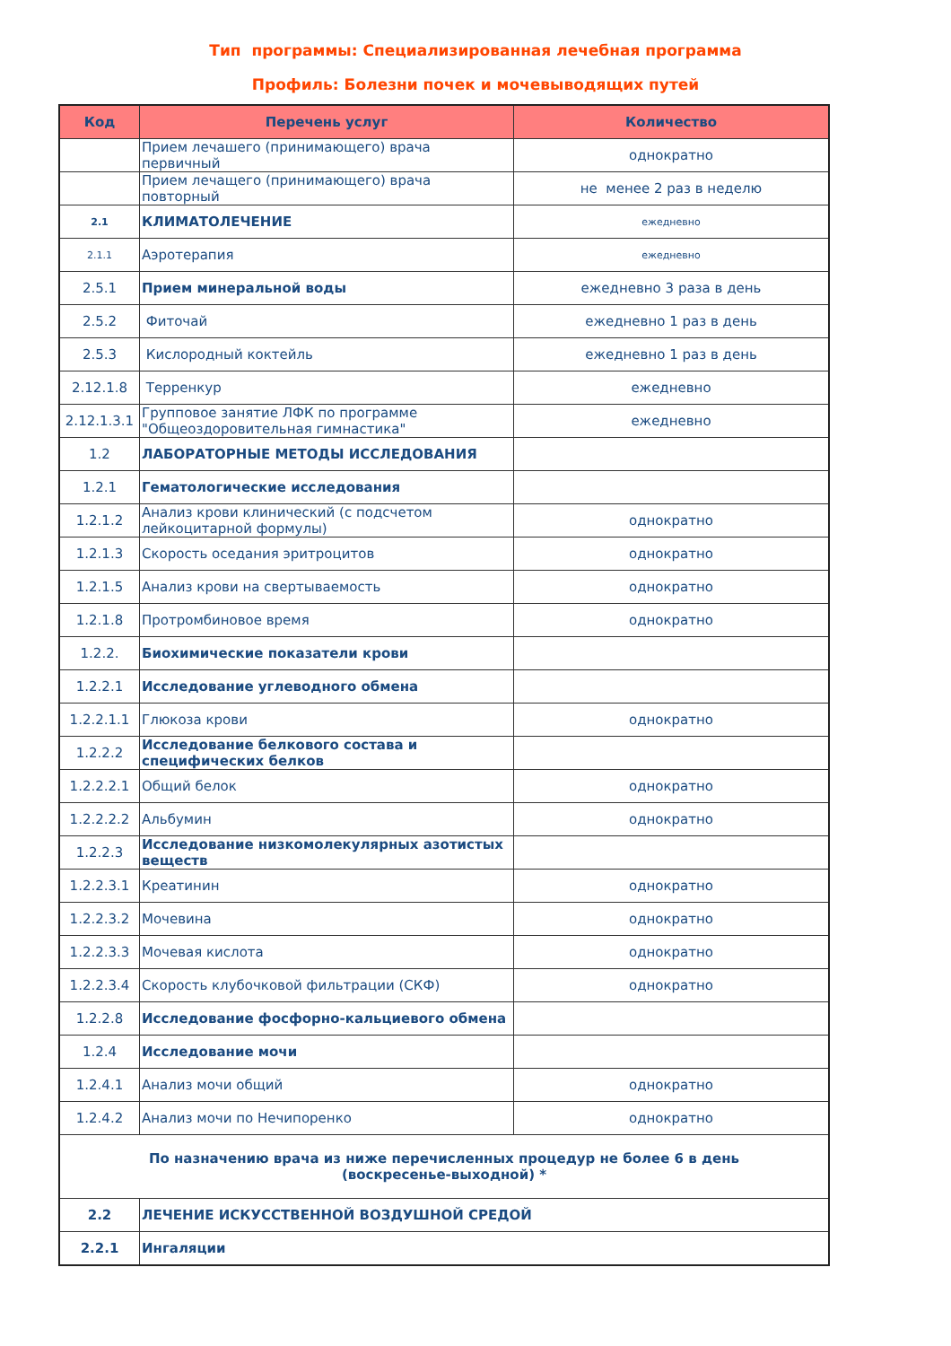Тип программы: Специализированная лечебная программа
Профиль: Болезни почек и мочевыводящих путей
| Код | Перечень услуг | Количество |
| --- | --- | --- |
| | Прием лечашего (принимающего) врача первичный | однократно |
| | Прием лечащего (принимающего) врача повторный | не менее 2 раз в неделю |
| 2.1 | КЛИМАТОЛЕЧЕНИЕ | ежедневно |
| 2.1.1 | Аэротерапия | ежедневно |
| 2.5.1 | Прием минеральной воды | ежедневно 3 раза в день |
| 2.5.2 | Фиточай | ежедневно 1 раз в день |
| 2.5.3 | Кислородный коктейль | ежедневно 1 раз в день |
| 2.12.1.8 | Терренкур | ежедневно |
| 2.12.1.3.1 | Групповое занятие ЛФК по программе "Общеоздоровительная гимнастика" | ежедневно |
| 1.2 | ЛАБОРАТОРНЫЕ МЕТОДЫ ИССЛЕДОВАНИЯ | |
| 1.2.1 | Гематологические исследования | |
| 1.2.1.2 | Анализ крови клинический (с подсчетом лейкоцитарной формулы) | однократно |
| 1.2.1.3 | Скорость оседания эритроцитов | однократно |
| 1.2.1.5 | Анализ крови на свертываемость | однократно |
| 1.2.1.8 | Протромбиновое время | однократно |
| 1.2.2. | Биохимические показатели крови | |
| 1.2.2.1 | Исследование углеводного обмена | |
| 1.2.2.1.1 | Глюкоза крови | однократно |
| 1.2.2.2 | Исследование белкового состава и специфических белков | |
| 1.2.2.2.1 | Общий белок | однократно |
| 1.2.2.2.2 | Альбумин | однократно |
| 1.2.2.3 | Исследование низкомолекулярных азотистых веществ | |
| 1.2.2.3.1 | Креатинин | однократно |
| 1.2.2.3.2 | Мочевина | однократно |
| 1.2.2.3.3 | Мочевая кислота | однократно |
| 1.2.2.3.4 | Скорость клубочковой фильтрации (СКФ) | однократно |
| 1.2.2.8 | Исследование фосфорно-кальциевого обмена | |
| 1.2.4 | Исследование мочи | |
| 1.2.4.1 | Анализ мочи общий | однократно |
| 1.2.4.2 | Анализ мочи по Нечипоренко | однократно |
| По назначению врача из ниже перечисленных процедур не более 6 в день (воскресенье-выходной) * | | |
| 2.2 | ЛЕЧЕНИЕ ИСКУССТВЕННОЙ ВОЗДУШНОЙ СРЕДОЙ | |
| 2.2.1 | Ингаляции | |